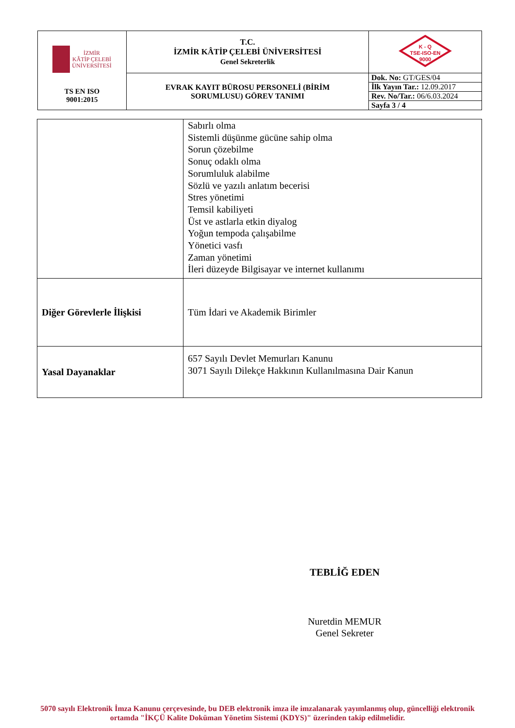| İZMİR KÂTİP ÇELEBİ ÜNİVERSİTESİ TS EN ISO 9001:2015 | T.C. İZMİR KÂTİP ÇELEBİ ÜNİVERSİTESİ Genel Sekreterlik | K - Q TSE-ISO-EN 9000 |
| | EVRAK KAYIT BÜROSU PERSONELİ (BİRİM SORUMLUSU) GÖREV TANIMI | Dok. No: GT/GES/04 |
| | | İlk Yayın Tar.: 12.09.2017 |
| | | Rev. No/Tar.: 06/6.03.2024 |
| | | Sayfa 3 / 4 |
| | Sabırlı olma Sistemli düşünme gücüne sahip olma Sorun çözebilme Sonuç odaklı olma Sorumluluk alabilme Sözlü ve yazılı anlatım becerisi Stres yönetimi Temsil kabiliyeti Üst ve astlarla etkin diyalog Yoğun tempoda çalışabilme Yönetici vasfı Zaman yönetimi İleri düzeyde Bilgisayar ve internet kullanımı |
| Diğer Görevlerle İlişkisi | Tüm İdari ve Akademik Birimler |
| Yasal Dayanaklar | 657 Sayılı Devlet Memurları Kanunu 3071 Sayılı Dilekçe Hakkının Kullanılmasına Dair Kanun |
TEBLİĞ EDEN
Nuretdin MEMUR
Genel Sekreter
5070 sayılı Elektronik İmza Kanunu çerçevesinde, bu DEB elektronik imza ile imzalanarak yayımlanmış olup, güncelliği elektronik ortamda "İKÇÜ Kalite Doküman Yönetim Sistemi (KDYS)" üzerinden takip edilmelidir.